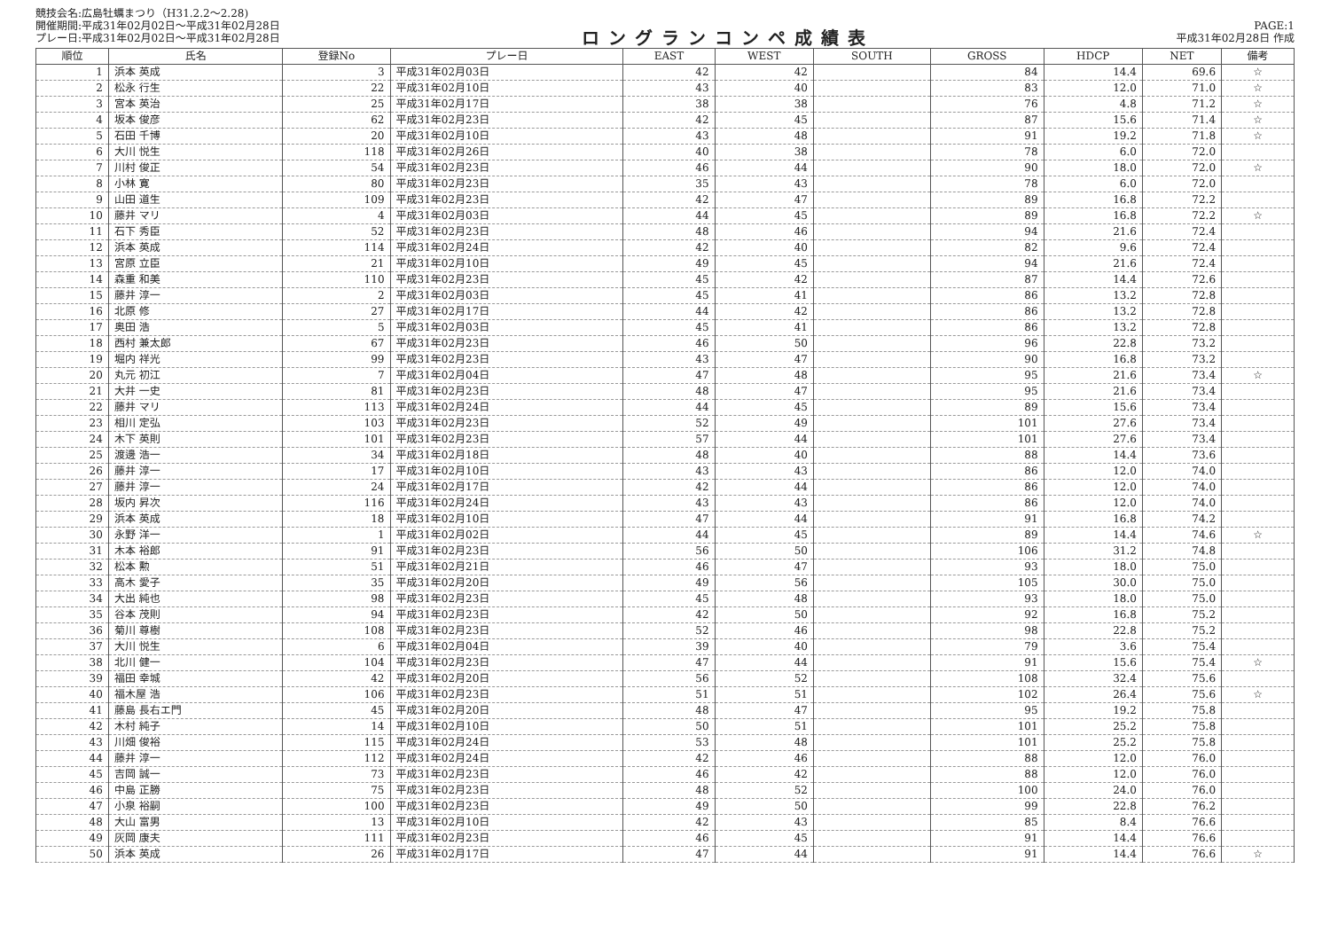競技会名:広島牡蠣まつり（H31.2.2～2.28)
開催期間:平成31年02月02日～平成31年02月28日
プレー日:平成31年02月02日～平成31年02月28日
ロングランコンペ成績表
PAGE:1
平成31年02月28日 作成
| 順位 | 氏名 | 登録No | プレー日 | EAST | WEST | SOUTH | GROSS | HDCP | NET | 備考 |
| --- | --- | --- | --- | --- | --- | --- | --- | --- | --- | --- |
| 1 | 浜本 英成 | 3 | 平成31年02月03日 | 42 | 42 | | 84 | 14.4 | 69.6 | ☆ |
| 2 | 松永 行生 | 22 | 平成31年02月10日 | 43 | 40 | | 83 | 12.0 | 71.0 | ☆ |
| 3 | 宮本 英治 | 25 | 平成31年02月17日 | 38 | 38 | | 76 | 4.8 | 71.2 | ☆ |
| 4 | 坂本 俊彦 | 62 | 平成31年02月23日 | 42 | 45 | | 87 | 15.6 | 71.4 | ☆ |
| 5 | 石田 千博 | 20 | 平成31年02月10日 | 43 | 48 | | 91 | 19.2 | 71.8 | ☆ |
| 6 | 大川 悦生 | 118 | 平成31年02月26日 | 40 | 38 | | 78 | 6.0 | 72.0 | |
| 7 | 川村 俊正 | 54 | 平成31年02月23日 | 46 | 44 | | 90 | 18.0 | 72.0 | ☆ |
| 8 | 小林 寛 | 80 | 平成31年02月23日 | 35 | 43 | | 78 | 6.0 | 72.0 | |
| 9 | 山田 道生 | 109 | 平成31年02月23日 | 42 | 47 | | 89 | 16.8 | 72.2 | |
| 10 | 藤井 マリ | 4 | 平成31年02月03日 | 44 | 45 | | 89 | 16.8 | 72.2 | ☆ |
| 11 | 石下 秀臣 | 52 | 平成31年02月23日 | 48 | 46 | | 94 | 21.6 | 72.4 | |
| 12 | 浜本 英成 | 114 | 平成31年02月24日 | 42 | 40 | | 82 | 9.6 | 72.4 | |
| 13 | 宮原 立臣 | 21 | 平成31年02月10日 | 49 | 45 | | 94 | 21.6 | 72.4 | |
| 14 | 森重 和美 | 110 | 平成31年02月23日 | 45 | 42 | | 87 | 14.4 | 72.6 | |
| 15 | 藤井 淳一 | 2 | 平成31年02月03日 | 45 | 41 | | 86 | 13.2 | 72.8 | |
| 16 | 北原 修 | 27 | 平成31年02月17日 | 44 | 42 | | 86 | 13.2 | 72.8 | |
| 17 | 奥田 浩 | 5 | 平成31年02月03日 | 45 | 41 | | 86 | 13.2 | 72.8 | |
| 18 | 西村 兼太郎 | 67 | 平成31年02月23日 | 46 | 50 | | 96 | 22.8 | 73.2 | |
| 19 | 堀内 祥光 | 99 | 平成31年02月23日 | 43 | 47 | | 90 | 16.8 | 73.2 | |
| 20 | 丸元 初江 | 7 | 平成31年02月04日 | 47 | 48 | | 95 | 21.6 | 73.4 | ☆ |
| 21 | 大井 一史 | 81 | 平成31年02月23日 | 48 | 47 | | 95 | 21.6 | 73.4 | |
| 22 | 藤井 マリ | 113 | 平成31年02月24日 | 44 | 45 | | 89 | 15.6 | 73.4 | |
| 23 | 相川 定弘 | 103 | 平成31年02月23日 | 52 | 49 | | 101 | 27.6 | 73.4 | |
| 24 | 木下 英則 | 101 | 平成31年02月23日 | 57 | 44 | | 101 | 27.6 | 73.4 | |
| 25 | 渡邊 浩一 | 34 | 平成31年02月18日 | 48 | 40 | | 88 | 14.4 | 73.6 | |
| 26 | 藤井 淳一 | 17 | 平成31年02月10日 | 43 | 43 | | 86 | 12.0 | 74.0 | |
| 27 | 藤井 淳一 | 24 | 平成31年02月17日 | 42 | 44 | | 86 | 12.0 | 74.0 | |
| 28 | 坂内 昇次 | 116 | 平成31年02月24日 | 43 | 43 | | 86 | 12.0 | 74.0 | |
| 29 | 浜本 英成 | 18 | 平成31年02月10日 | 47 | 44 | | 91 | 16.8 | 74.2 | |
| 30 | 永野 洋一 | 1 | 平成31年02月02日 | 44 | 45 | | 89 | 14.4 | 74.6 | ☆ |
| 31 | 木本 裕郎 | 91 | 平成31年02月23日 | 56 | 50 | | 106 | 31.2 | 74.8 | |
| 32 | 松本 勲 | 51 | 平成31年02月21日 | 46 | 47 | | 93 | 18.0 | 75.0 | |
| 33 | 高木 愛子 | 35 | 平成31年02月20日 | 49 | 56 | | 105 | 30.0 | 75.0 | |
| 34 | 大出 純也 | 98 | 平成31年02月23日 | 45 | 48 | | 93 | 18.0 | 75.0 | |
| 35 | 谷本 茂則 | 94 | 平成31年02月23日 | 42 | 50 | | 92 | 16.8 | 75.2 | |
| 36 | 菊川 尊樹 | 108 | 平成31年02月23日 | 52 | 46 | | 98 | 22.8 | 75.2 | |
| 37 | 大川 悦生 | 6 | 平成31年02月04日 | 39 | 40 | | 79 | 3.6 | 75.4 | |
| 38 | 北川 健一 | 104 | 平成31年02月23日 | 47 | 44 | | 91 | 15.6 | 75.4 | ☆ |
| 39 | 福田 幸城 | 42 | 平成31年02月20日 | 56 | 52 | | 108 | 32.4 | 75.6 | |
| 40 | 福木屋 浩 | 106 | 平成31年02月23日 | 51 | 51 | | 102 | 26.4 | 75.6 | ☆ |
| 41 | 藤島 長右エ門 | 45 | 平成31年02月20日 | 48 | 47 | | 95 | 19.2 | 75.8 | |
| 42 | 木村 純子 | 14 | 平成31年02月10日 | 50 | 51 | | 101 | 25.2 | 75.8 | |
| 43 | 川畑 俊裕 | 115 | 平成31年02月24日 | 53 | 48 | | 101 | 25.2 | 75.8 | |
| 44 | 藤井 淳一 | 112 | 平成31年02月24日 | 42 | 46 | | 88 | 12.0 | 76.0 | |
| 45 | 吉岡 誠一 | 73 | 平成31年02月23日 | 46 | 42 | | 88 | 12.0 | 76.0 | |
| 46 | 中島 正勝 | 75 | 平成31年02月23日 | 48 | 52 | | 100 | 24.0 | 76.0 | |
| 47 | 小泉 裕嗣 | 100 | 平成31年02月23日 | 49 | 50 | | 99 | 22.8 | 76.2 | |
| 48 | 大山 富男 | 13 | 平成31年02月10日 | 42 | 43 | | 85 | 8.4 | 76.6 | |
| 49 | 灰岡 康夫 | 111 | 平成31年02月23日 | 46 | 45 | | 91 | 14.4 | 76.6 | |
| 50 | 浜本 英成 | 26 | 平成31年02月17日 | 47 | 44 | | 91 | 14.4 | 76.6 | ☆ |